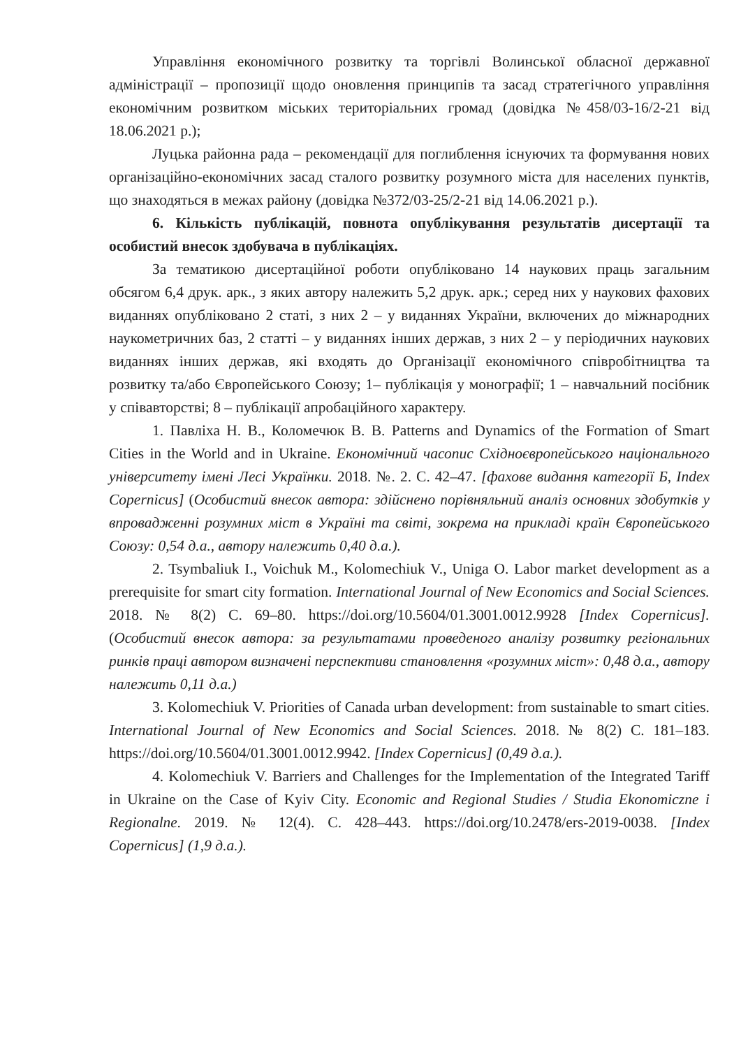Управління економічного розвитку та торгівлі Волинської обласної державної адміністрації – пропозиції щодо оновлення принципів та засад стратегічного управління економічним розвитком міських територіальних громад (довідка №458/03-16/2-21 від 18.06.2021 р.);
Луцька районна рада – рекомендації для поглиблення існуючих та формування нових організаційно-економічних засад сталого розвитку розумного міста для населених пунктів, що знаходяться в межах району (довідка №372/03-25/2-21 від 14.06.2021 р.).
6. Кількість публікацій, повнота опублікування результатів дисертації та особистий внесок здобувача в публікаціях.
За тематикою дисертаційної роботи опубліковано 14 наукових праць загальним обсягом 6,4 друк. арк., з яких автору належить 5,2 друк. арк.; серед них у наукових фахових виданнях опубліковано 2 статі, з них 2 – у виданнях України, включених до міжнародних наукометричних баз, 2 статті – у виданнях інших держав, з них 2 – у періодичних наукових виданнях інших держав, які входять до Організації економічного співробітництва та розвитку та/або Європейського Союзу; 1– публікація у монографії; 1 – навчальний посібник у співавторстві; 8 – публікації апробаційного характеру.
1. Павліха Н. В., Коломечюк В. В. Patterns and Dynamics of the Formation of Smart Cities in the World and in Ukraine. Економічний часопис Східноєвропейського національного університету імені Лесі Українки. 2018. №. 2. С. 42–47. [фахове видання категорії Б, Index Copernicus] (Особистий внесок автора: здійснено порівняльний аналіз основних здобутків у впровадженні розумних міст в Україні та світі, зокрема на прикладі країн Європейського Союзу: 0,54 д.а., автору належить 0,40 д.а.).
2. Tsymbaliuk I., Voichuk M., Kolomechiuk V., Uniga O. Labor market development as a prerequisite for smart city formation. International Journal of New Economics and Social Sciences. 2018. № 8(2) С. 69–80. https://doi.org/10.5604/01.3001.0012.9928 [Index Copernicus]. (Особистий внесок автора: за результатами проведеного аналізу розвитку регіональних ринків праці автором визначені перспективи становлення «розумних міст»: 0,48 д.а., автору належить 0,11 д.а.)
3. Kolomechiuk V. Priorities of Canada urban development: from sustainable to smart cities. International Journal of New Economics and Social Sciences. 2018. № 8(2) С. 181–183. https://doi.org/10.5604/01.3001.0012.9942. [Index Copernicus] (0,49 д.а.).
4. Kolomechiuk V. Barriers and Challenges for the Implementation of the Integrated Tariff in Ukraine on the Case of Kyiv City. Economic and Regional Studies / Studia Ekonomiczne i Regionalne. 2019. № 12(4). С. 428–443. https://doi.org/10.2478/ers-2019-0038. [Index Copernicus] (1,9 д.а.).